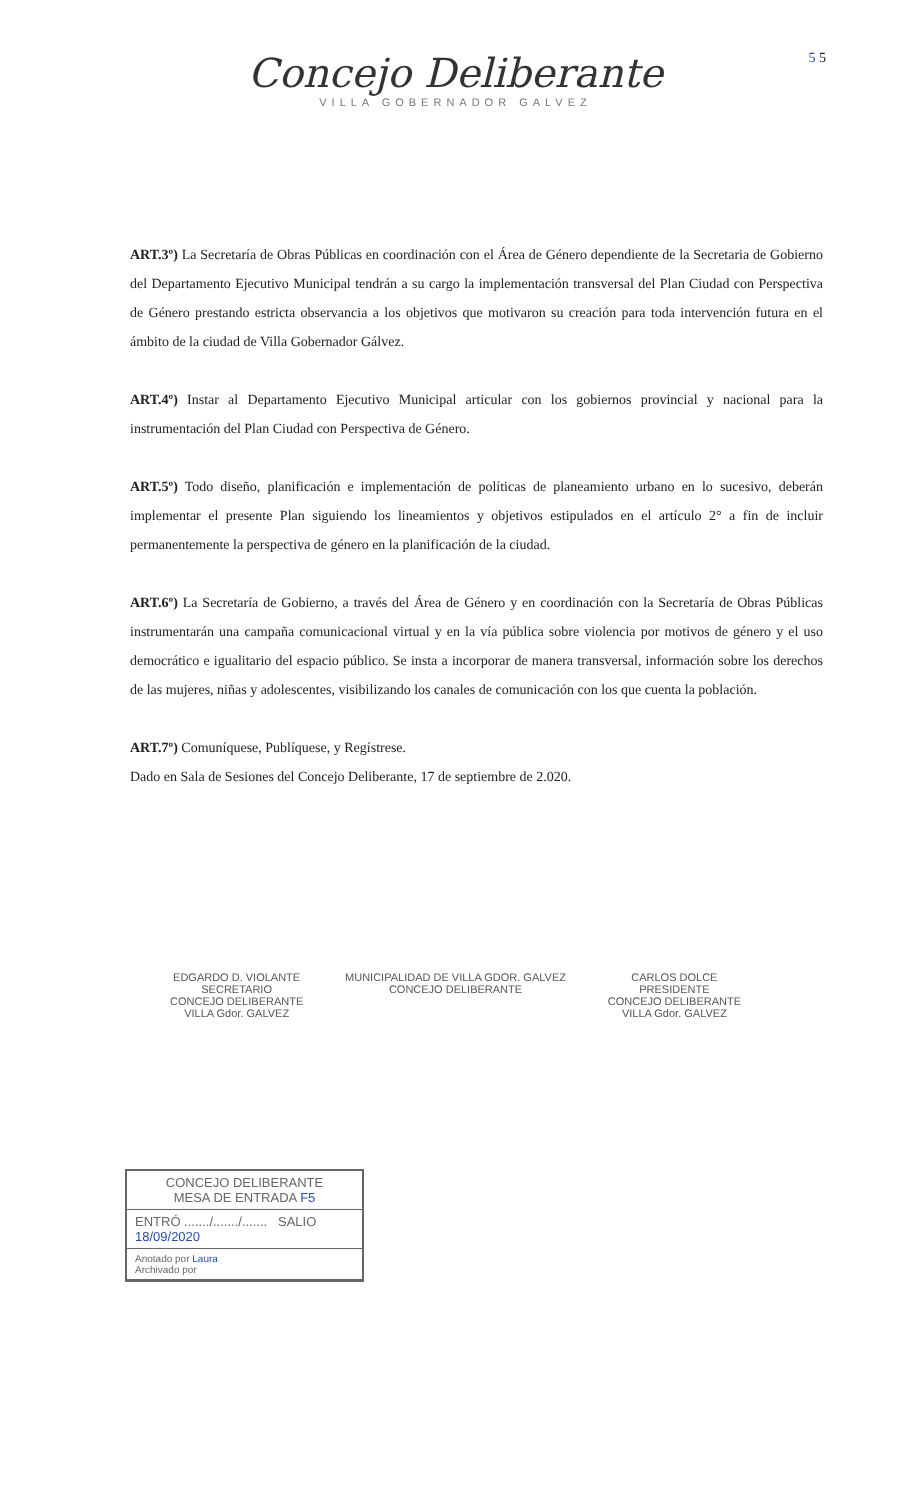5 5
Concejo Deliberante
VILLA GOBERNADOR GALVEZ
ART.3º) La Secretaría de Obras Públicas en coordinación con el Área de Género dependiente de la Secretaria de Gobierno del Departamento Ejecutivo Municipal tendrán a su cargo la implementación transversal del Plan Ciudad con Perspectiva de Género prestando estricta observancia a los objetivos que motivaron su creación para toda intervención futura en el ámbito de la ciudad de Villa Gobernador Gálvez.
ART.4º) Instar al Departamento Ejecutivo Municipal articular con los gobiernos provincial y nacional para la instrumentación del Plan Ciudad con Perspectiva de Género.
ART.5º) Todo diseño, planificación e implementación de políticas de planeamiento urbano en lo sucesivo, deberán implementar el presente Plan siguiendo los lineamientos y objetivos estipulados en el artículo 2° a fin de incluir permanentemente la perspectiva de género en la planificación de la ciudad.
ART.6º) La Secretaría de Gobierno, a través del Área de Género y en coordinación con la Secretaría de Obras Públicas instrumentarán una campaña comunicacional virtual y en la vía pública sobre violencia por motivos de género y el uso democrático e igualitario del espacio público. Se insta a incorporar de manera transversal, información sobre los derechos de las mujeres, niñas y adolescentes, visibilizando los canales de comunicación con los que cuenta la población.
ART.7º) Comuníquese, Publíquese, y Regístrese.
Dado en Sala de Sesiones del Concejo Deliberante, 17 de septiembre de 2.020.
EDGARDO D. VIOLANTE
SECRETARIO
CONCEJO DELIBERANTE
VILLA Gdor. GALVEZ
MUNICIPALIDAD DE VILLA GDOR. GALVEZ
CONCEJO DELIBERANTE
CARLOS DOLCE
PRESIDENTE
CONCEJO DELIBERANTE
VILLA Gdor. GALVEZ
CONCEJO DELIBERANTE
MESA DE ENTRADA F5
ENTRÓ ......./......./....... SALIO 18/09/2020
Anotado por Laura
Archivado por